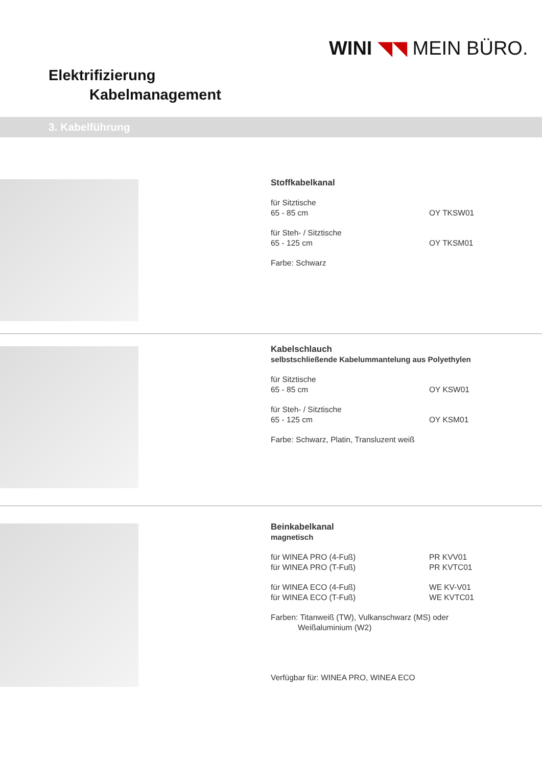WINI ◥◥ MEIN BÜRO.
Elektrifizierung
Kabelmanagement
3. Kabelführung
Stoffkabelkanal
für Sitztische
65 - 85 cm OY TKSW01
für Steh- / Sitztische
65 - 125 cm OY TKSM01
Farbe: Schwarz
Kabelschlauch
selbstschließende Kabelummantelung aus Polyethylen
für Sitztische
65 - 85 cm OY KSW01
für Steh- / Sitztische
65 - 125 cm OY KSM01
Farbe: Schwarz, Platin, Transluzent weiß
Beinkabelkanal
magnetisch
für WINEA PRO (4-Fuß) PR KVV01
für WINEA PRO (T-Fuß) PR KVTC01
für WINEA ECO (4-Fuß) WE KV-V01
für WINEA ECO (T-Fuß) WE KVTC01
Farben: Titanweiß (TW), Vulkanschwarz (MS) oder
Weißaluminium (W2)
Verfügbar für: WINEA PRO, WINEA ECO